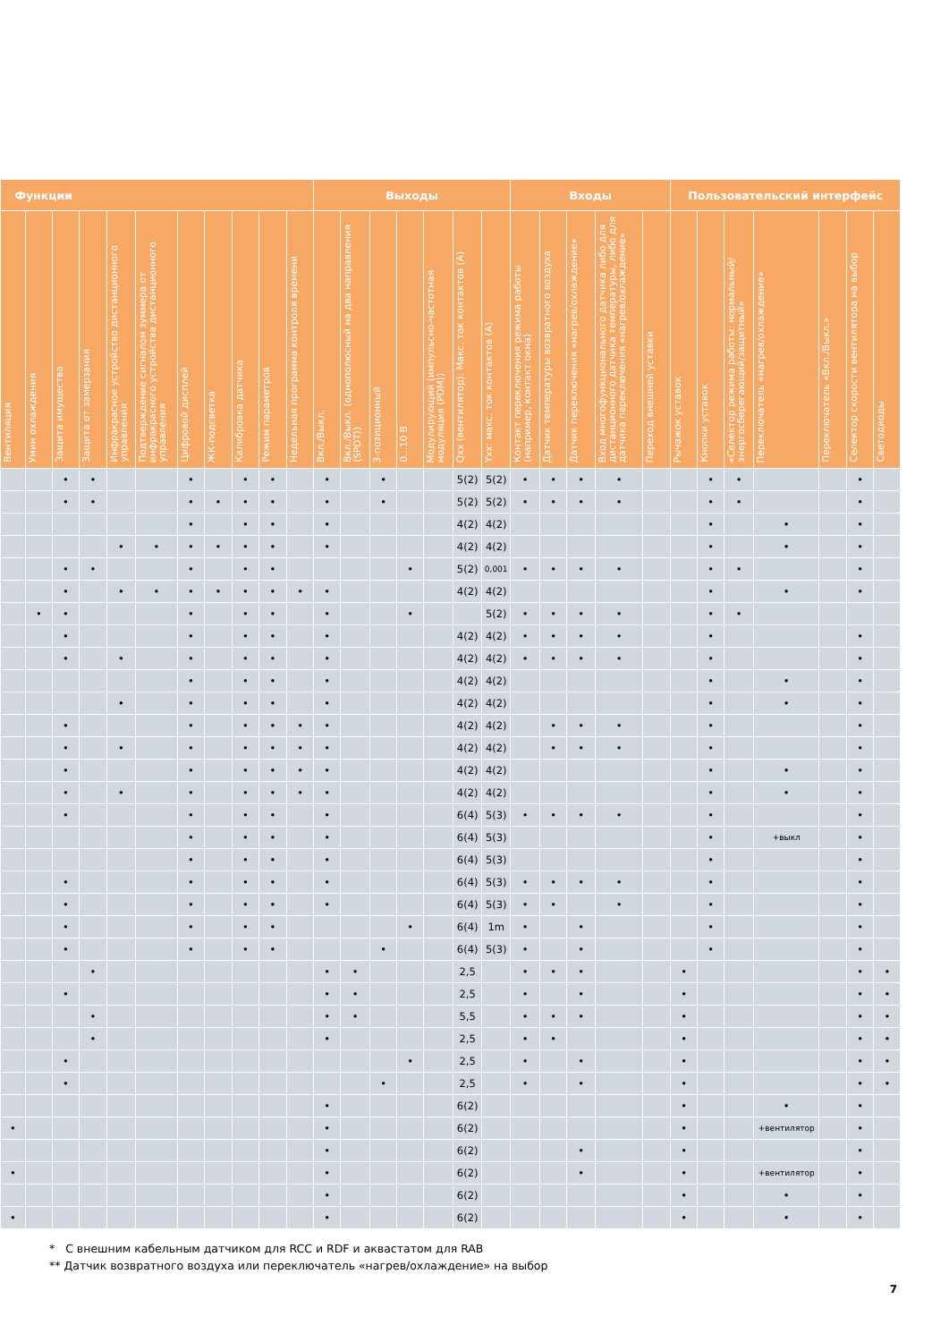| Функции | | | | | | | | | | | Выходы | | | | | | | Входы | | | | | Пользовательский интерфейс | | | | | | |
| --- | --- | --- | --- | --- | --- | --- | --- | --- | --- | --- | --- | --- | --- | --- | --- | --- | --- | --- | --- | --- | --- | --- | --- | --- | --- | --- | --- | --- | --- |
| Вентиляция | Умин охлаждения | Защита имущества | Защита от замерзания | Инфракрасное устройство дистанционного управления | Подтверждение сигналом зуммера от инфракрасного устройства дистанционного управления | Цифровой дисплей | ЖК-подсветка | Калибровка датчика | Режим параметров | Недельная программа контроля времени | Вкл./Выкл. | Вкл./Выкл. (однополюсный на два направления (SPDT)) | 3-позиционный | 0...10 В | Модулирующий (импульсно-частотная модуляция (PDM)) | Qxx (вентилятор): Макс. ток контактов (А) | Yxx: макс. ток контактов (А) | Контакт переключения режима работы (например, контакт окна) | Датчик температуры возвратного воздуха | Датчик переключения «нагрев/охлаждение» | Вход многофункционального датчика либо для дистанционного датчика температуры, либо для датчика переключения «нагрев/охлаждение» | Переход внешней уставки | Рычажок уставок | Кнопки уставок | «Селектор режима работы: нормальный/энергосберегающий/защитный» | Переключатель «нагрев/охлаждение» | Переключатель «Вкл./Выкл.» | Селектор скорости вентилятора на выбор | Светодиоды |
| | | • | • | | | • | | • | • | | • | | • | | | 5(2) | 5(2) | • | • | • | • | | | • | • | | | • | |
| | | • | • | | | • | • | • | • | | • | | • | | | 5(2) | 5(2) | • | • | • | • | | | • | • | | | • | |
| | | | | | | • | | • | • | | • | | | | | 4(2) | 4(2) | | | | | | | • | | • | | • | |
| | | | | • | • | • | • | • | • | | • | | | | | 4(2) | 4(2) | | | | | | | • | | • | | • | |
| | | • | • | | | • | | • | • | | | | | • | | 5(2) | 0,001 | • | • | • | • | | | • | • | | | • | |
| | | • | | • | • | • | • | • | • | • | • | | | | | 4(2) | 4(2) | | | | | | | • | | • | | • | |
| | • | • | | | | • | | • | • | | • | | | • | | | 5(2) | • | • | • | • | | | • | • | | | | |
| | | • | | | | • | | • | • | | • | | | | | 4(2) | 4(2) | • | • | • | • | | | • | | | | • | |
| | | • | | • | | • | | • | • | | • | | | | | 4(2) | 4(2) | • | • | • | • | | | • | | | | • | |
| | | | | | | • | | • | • | | • | | | | | 4(2) | 4(2) | | | | | | | • | | • | | • | |
| | | | | • | | • | | • | • | | • | | | | | 4(2) | 4(2) | | | | | | | • | | • | | • | |
| | | • | | | | • | | • | • | • | • | | | | | 4(2) | 4(2) | | • | • | • | | | • | | | | • | |
| | | • | | • | | • | | • | • | • | • | | | | | 4(2) | 4(2) | | • | • | • | | | • | | | | • | |
| | | • | | | | • | | • | • | • | • | | | | | 4(2) | 4(2) | | | | | | | • | | • | | • | |
| | | • | | • | | • | | • | • | • | • | | | | | 4(2) | 4(2) | | | | | | | • | | • | | • | |
| | | • | | | | • | | • | • | | • | | | | | 6(4) | 5(3) | • | • | • | • | | | • | | | | • | |
| | | | | | | • | | • | • | | • | | | | | 6(4) | 5(3) | | | | | | | • | | +выкл | | • | |
| | | | | | | • | | • | • | | • | | | | | 6(4) | 5(3) | | | | | | | • | | | | • | |
| | | • | | | | • | | • | • | | • | | | | | 6(4) | 5(3) | • | • | • | • | | | • | | | | • | |
| | | • | | | | • | | • | • | | • | | | | | 6(4) | 5(3) | • | • | | • | | | • | | | | • | |
| | | • | | | | • | | • | • | | | | | • | | 6(4) | 1m | • | | • | | | | • | | | | • | |
| | | • | | | | • | | • | • | | | | • | | | 6(4) | 5(3) | • | | • | | | | • | | | | • | |
| | | | • | | | | | | | | • | • | | | | 2,5 | | • | • | • | | | • | | | | | • | • |
| | | • | | | | | | | | | • | • | | | | 2,5 | | • | | • | | | • | | | | | • | • |
| | | | • | | | | | | | | • | • | | | | 5,5 | | • | • | • | | | • | | | | | • | • |
| | | | • | | | | | | | | • | | | | | 2,5 | | • | • | | | | • | | | | | • | • |
| | | • | | | | | | | | | | | | • | | 2,5 | | • | | • | | | • | | | | | • | • |
| | | • | | | | | | | | | | | • | | | 2,5 | | • | | • | | | • | | | | | • | • |
| | | | | | | | | | | | • | | | | | 6(2) | | | | | | | • | | | • | | • | |
| • | | | | | | | | | | | • | | | | | 6(2) | | | | | | | • | | | +вентилятор | | • | |
| | | | | | | | | | | | • | | | | | 6(2) | | | | • | | | • | | | | | • | |
| • | | | | | | | | | | | • | | | | | 6(2) | | | | • | | | • | | | +вентилятор | | • | |
| | | | | | | | | | | | • | | | | | 6(2) | | | | | | | • | | | • | | • | |
| • | | | | | | | | | | | • | | | | | 6(2) | | | | | | | • | | | • | | • | |
* С внешним кабельным датчиком для RCC и RDF и аквастатом для RAB
** Датчик возвратного воздуха или переключатель «нагрев/охлаждение» на выбор
7